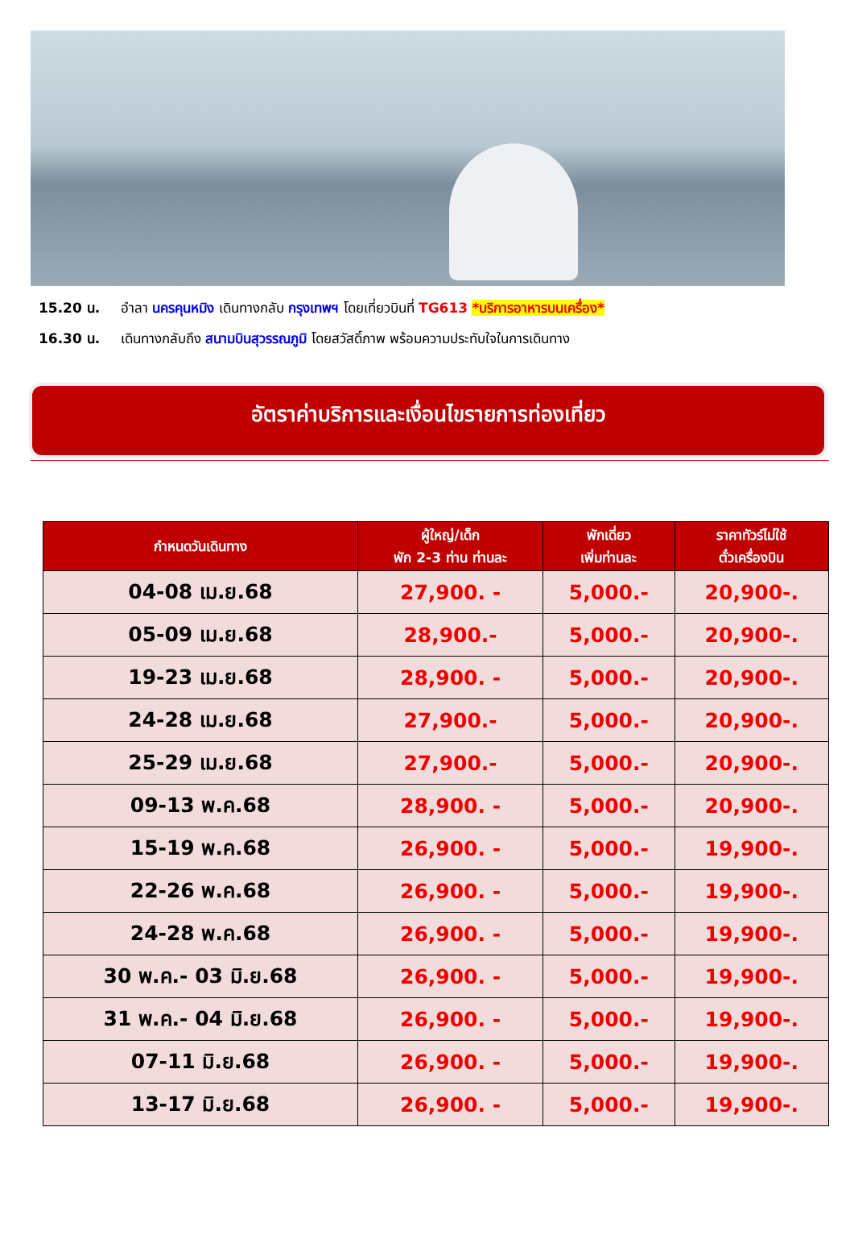15.20 น. อำลา นครคุนหมิง เดินทางกลับ กรุงเทพฯ โดยเที่ยวบินที่ TG613 *บริการอาหารบนเครื่อง*
16.30 น. เดินทางกลับถึง สนามบินสุวรรณภูมิ โดยสวัสดิ์ภาพ พร้อมความประทับใจในการเดินทาง
อัตราค่าบริการและเงื่อนไขรายการท่องเที่ยว
| กำหนดวันเดินทาง | ผู้ใหญ่/เด็ก พัก 2-3 ท่าน ท่านละ | พักเดี่ยว เพิ่มท่านละ | ราคาทัวร์ไม่ใช้ ตั๋วเครื่องบิน |
| --- | --- | --- | --- |
| 04-08 เม.ย.68 | 27,900. - | 5,000.- | 20,900-. |
| 05-09 เม.ย.68 | 28,900.- | 5,000.- | 20,900-. |
| 19-23 เม.ย.68 | 28,900. - | 5,000.- | 20,900-. |
| 24-28 เม.ย.68 | 27,900.- | 5,000.- | 20,900-. |
| 25-29 เม.ย.68 | 27,900.- | 5,000.- | 20,900-. |
| 09-13 พ.ค.68 | 28,900. - | 5,000.- | 20,900-. |
| 15-19 พ.ค.68 | 26,900. - | 5,000.- | 19,900-. |
| 22-26 พ.ค.68 | 26,900. - | 5,000.- | 19,900-. |
| 24-28 พ.ค.68 | 26,900. - | 5,000.- | 19,900-. |
| 30 พ.ค.- 03 มิ.ย.68 | 26,900. - | 5,000.- | 19,900-. |
| 31 พ.ค.- 04 มิ.ย.68 | 26,900. - | 5,000.- | 19,900-. |
| 07-11 มิ.ย.68 | 26,900. - | 5,000.- | 19,900-. |
| 13-17 มิ.ย.68 | 26,900. - | 5,000.- | 19,900-. |